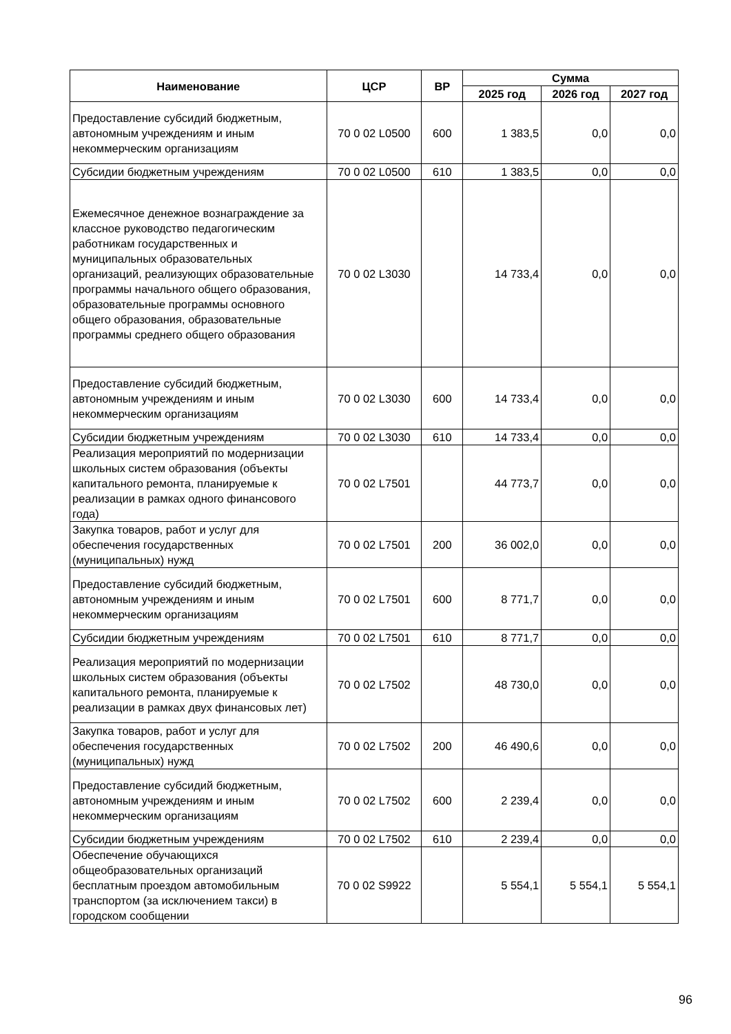| Наименование | ЦСР | ВР | Сумма | | |
| --- | --- | --- | --- | --- | --- |
| | | | 2025 год | 2026 год | 2027 год |
| Предоставление субсидий бюджетным, автономным учреждениям и иным некоммерческим организациям | 70 0 02 L0500 | 600 | 1 383,5 | 0,0 | 0,0 |
| Субсидии бюджетным учреждениям | 70 0 02 L0500 | 610 | 1 383,5 | 0,0 | 0,0 |
| Ежемесячное денежное вознаграждение за классное руководство педагогическим работникам государственных и муниципальных образовательных организаций, реализующих образовательные программы начального общего образования, образовательные программы основного общего образования, образовательные программы среднего общего образования | 70 0 02 L3030 | | 14 733,4 | 0,0 | 0,0 |
| Предоставление субсидий бюджетным, автономным учреждениям и иным некоммерческим организациям | 70 0 02 L3030 | 600 | 14 733,4 | 0,0 | 0,0 |
| Субсидии бюджетным учреждениям | 70 0 02 L3030 | 610 | 14 733,4 | 0,0 | 0,0 |
| Реализация мероприятий по модернизации школьных систем образования (объекты капитального ремонта, планируемые к реализации в рамках одного финансового года) | 70 0 02 L7501 | | 44 773,7 | 0,0 | 0,0 |
| Закупка товаров, работ и услуг для обеспечения государственных (муниципальных) нужд | 70 0 02 L7501 | 200 | 36 002,0 | 0,0 | 0,0 |
| Предоставление субсидий бюджетным, автономным учреждениям и иным некоммерческим организациям | 70 0 02 L7501 | 600 | 8 771,7 | 0,0 | 0,0 |
| Субсидии бюджетным учреждениям | 70 0 02 L7501 | 610 | 8 771,7 | 0,0 | 0,0 |
| Реализация мероприятий по модернизации школьных систем образования (объекты капитального ремонта, планируемые к реализации в рамках двух финансовых лет) | 70 0 02 L7502 | | 48 730,0 | 0,0 | 0,0 |
| Закупка товаров, работ и услуг для обеспечения государственных (муниципальных) нужд | 70 0 02 L7502 | 200 | 46 490,6 | 0,0 | 0,0 |
| Предоставление субсидий бюджетным, автономным учреждениям и иным некоммерческим организациям | 70 0 02 L7502 | 600 | 2 239,4 | 0,0 | 0,0 |
| Субсидии бюджетным учреждениям | 70 0 02 L7502 | 610 | 2 239,4 | 0,0 | 0,0 |
| Обеспечение обучающихся общеобразовательных организаций бесплатным проездом автомобильным транспортом (за исключением такси) в городском сообщении | 70 0 02 S9922 | | 5 554,1 | 5 554,1 | 5 554,1 |
96